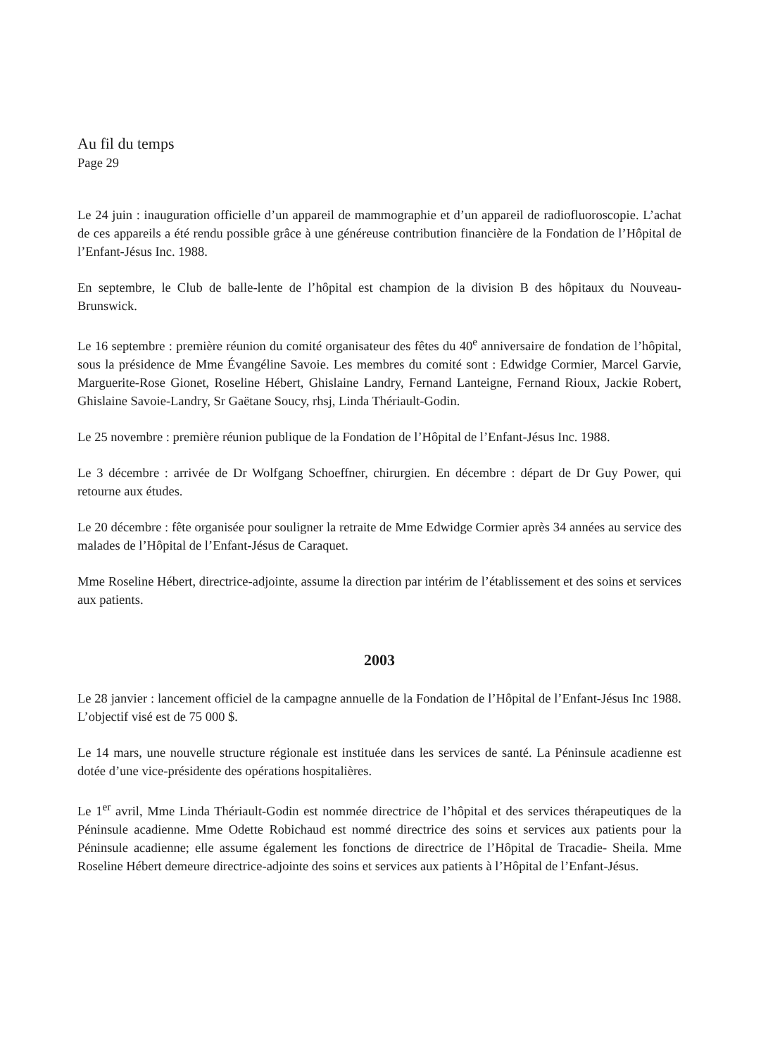Au fil du temps
Page 29
Le 24 juin : inauguration officielle d’un appareil de mammographie et d’un appareil de radiofluoroscopie. L’achat de ces appareils a été rendu possible grâce à une généreuse contribution financière de la Fondation de l’Hôpital de l’Enfant-Jésus Inc. 1988.
En septembre, le Club de balle-lente de l’hôpital est champion de la division B des hôpitaux du Nouveau-Brunswick.
Le 16 septembre : première réunion du comité organisateur des fêtes du 40<sup>e</sup> anniversaire de fondation de l’hôpital, sous la présidence de Mme Évangéline Savoie. Les membres du comité sont : Edwidge Cormier, Marcel Garvie, Marguerite-Rose Gionet, Roseline Hébert, Ghislaine Landry, Fernand Lanteigne, Fernand Rioux, Jackie Robert, Ghislaine Savoie-Landry, Sr Gaëtane Soucy, rhsj, Linda Thériault-Godin.
Le 25 novembre : première réunion publique de la Fondation de l’Hôpital de l’Enfant-Jésus Inc. 1988.
Le 3 décembre : arrivée de Dr Wolfgang Schoeffner, chirurgien. En décembre : départ de Dr Guy Power, qui retourne aux études.
Le 20 décembre : fête organisée pour souligner la retraite de Mme Edwidge Cormier après 34 années au service des malades de l’Hôpital de l’Enfant-Jésus de Caraquet.
Mme Roseline Hébert, directrice-adjointe, assume la direction par intérim de l’établissement et des soins et services aux patients.
2003
Le 28 janvier : lancement officiel de la campagne annuelle de la Fondation de l’Hôpital de l’Enfant-Jésus Inc 1988. L’objectif visé est de 75 000 $.
Le 14 mars, une nouvelle structure régionale est instituée dans les services de santé. La Péninsule acadienne est dotée d’une vice-présidente des opérations hospitalières.
Le 1<sup>er</sup> avril, Mme Linda Thériault-Godin est nommée directrice de l’hôpital et des services thérapeutiques de la Péninsule acadienne. Mme Odette Robichaud est nommé directrice des soins et services aux patients pour la Péninsule acadienne; elle assume également les fonctions de directrice de l’Hôpital de Tracadie- Sheila. Mme Roseline Hébert demeure directrice-adjointe des soins et services aux patients à l’Hôpital de l’Enfant-Jésus.